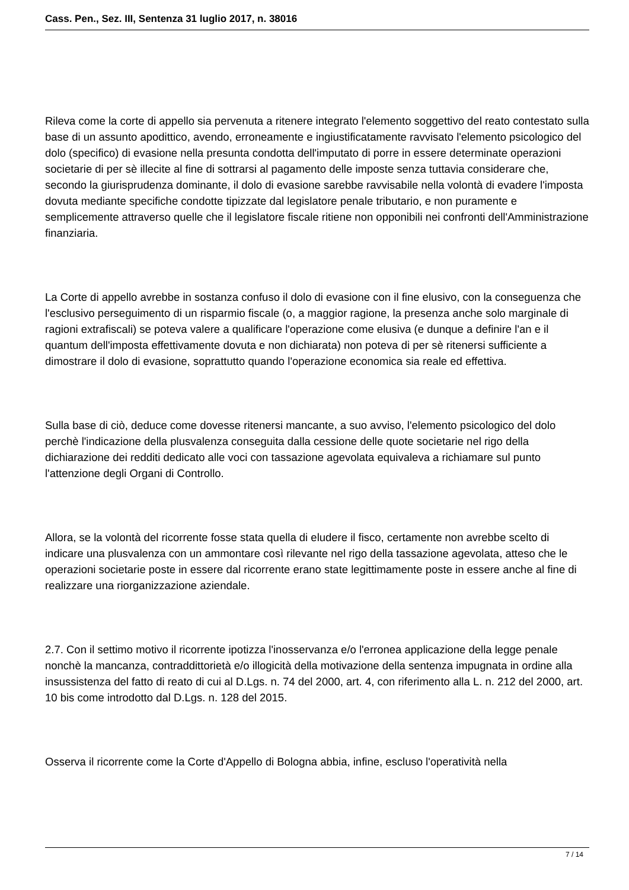Cass. Pen., Sez. III, Sentenza 31 luglio 2017, n. 38016
Rileva come la corte di appello sia pervenuta a ritenere integrato l'elemento soggettivo del reato contestato sulla base di un assunto apodittico, avendo, erroneamente e ingiustificatamente ravvisato l'elemento psicologico del dolo (specifico) di evasione nella presunta condotta dell'imputato di porre in essere determinate operazioni societarie di per sè illecite al fine di sottrarsi al pagamento delle imposte senza tuttavia considerare che, secondo la giurisprudenza dominante, il dolo di evasione sarebbe ravvisabile nella volontà di evadere l'imposta dovuta mediante specifiche condotte tipizzate dal legislatore penale tributario, e non puramente e semplicemente attraverso quelle che il legislatore fiscale ritiene non opponibili nei confronti dell'Amministrazione finanziaria.
La Corte di appello avrebbe in sostanza confuso il dolo di evasione con il fine elusivo, con la conseguenza che l'esclusivo perseguimento di un risparmio fiscale (o, a maggior ragione, la presenza anche solo marginale di ragioni extrafiscali) se poteva valere a qualificare l'operazione come elusiva (e dunque a definire l'an e il quantum dell'imposta effettivamente dovuta e non dichiarata) non poteva di per sè ritenersi sufficiente a dimostrare il dolo di evasione, soprattutto quando l'operazione economica sia reale ed effettiva.
Sulla base di ciò, deduce come dovesse ritenersi mancante, a suo avviso, l'elemento psicologico del dolo perchè l'indicazione della plusvalenza conseguita dalla cessione delle quote societarie nel rigo della dichiarazione dei redditi dedicato alle voci con tassazione agevolata equivaleva a richiamare sul punto l'attenzione degli Organi di Controllo.
Allora, se la volontà del ricorrente fosse stata quella di eludere il fisco, certamente non avrebbe scelto di indicare una plusvalenza con un ammontare così rilevante nel rigo della tassazione agevolata, atteso che le operazioni societarie poste in essere dal ricorrente erano state legittimamente poste in essere anche al fine di realizzare una riorganizzazione aziendale.
2.7. Con il settimo motivo il ricorrente ipotizza l'inosservanza e/o l'erronea applicazione della legge penale nonchè la mancanza, contraddittorietà e/o illogicità della motivazione della sentenza impugnata in ordine alla insussistenza del fatto di reato di cui al D.Lgs. n. 74 del 2000, art. 4, con riferimento alla L. n. 212 del 2000, art. 10 bis come introdotto dal D.Lgs. n. 128 del 2015.
Osserva il ricorrente come la Corte d'Appello di Bologna abbia, infine, escluso l'operatività nella
7 / 14